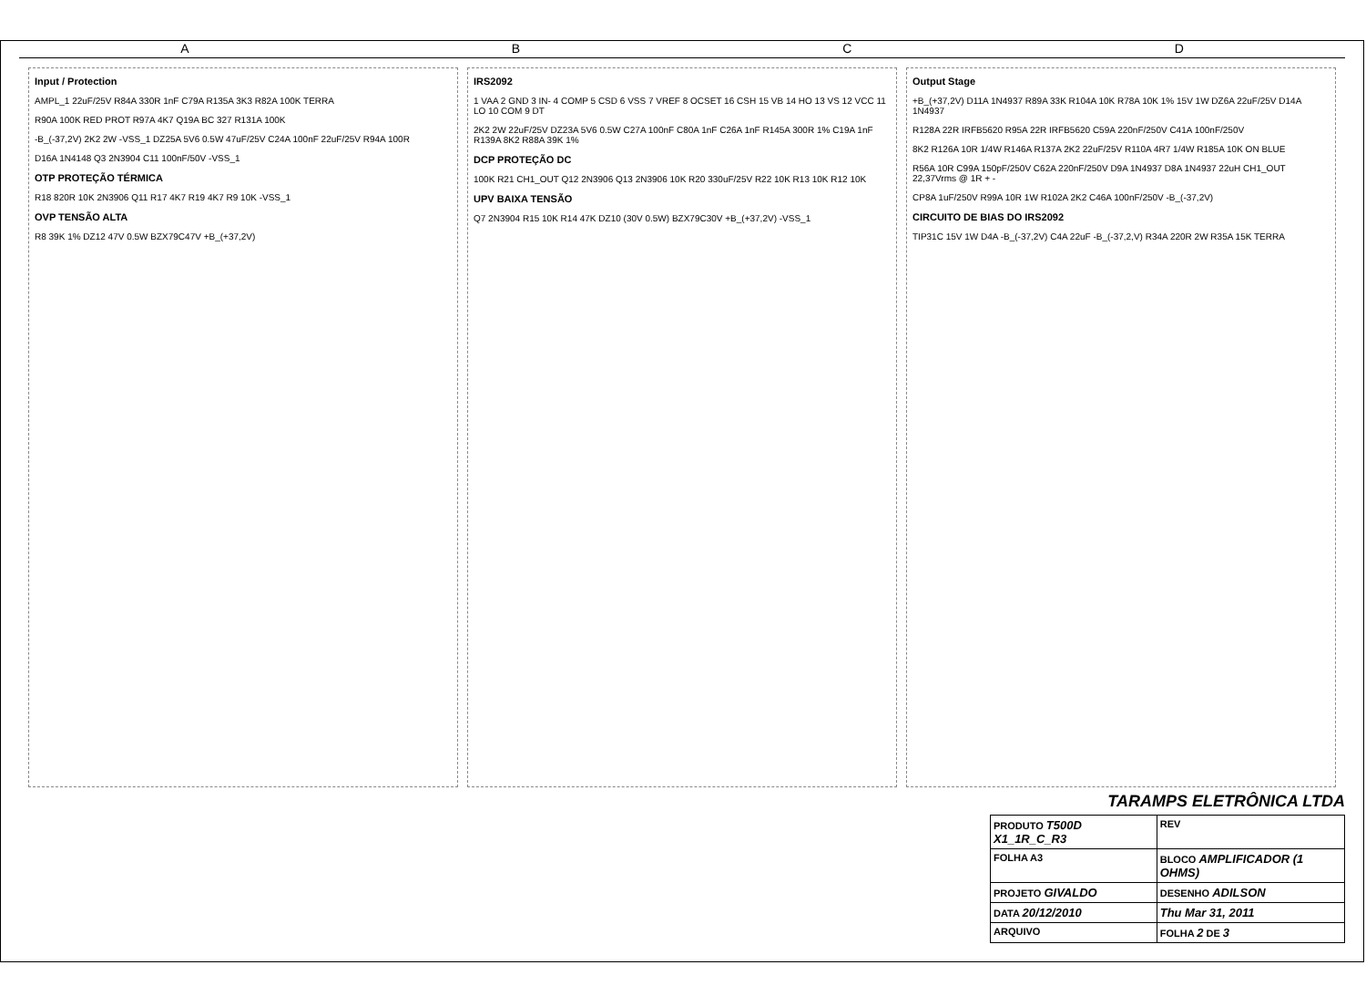ABCD
Input / Protection
AMPL_1 22uF/25V R84A 330R 1nF C79A R135A 3K3 R82A 100K TERRA
R90A 100K RED PROT R97A 4K7 Q19A BC 327 R131A 100K
-B_(-37,2V) 2K2 2W -VSS_1 DZ25A 5V6 0.5W 47uF/25V C24A 100nF 22uF/25V R94A 100R
D16A 1N4148 Q3 2N3904 C11 100nF/50V -VSS_1
OTP PROTEÇÃO TÉRMICA
R18 820R 10K 2N3906 Q11 R17 4K7 R19 4K7 R9 10K -VSS_1
OVP TENSÃO ALTA
R8 39K 1% DZ12 47V 0.5W BZX79C47V +B_(+37,2V)
IRS2092
1 VAA 2 GND 3 IN- 4 COMP 5 CSD 6 VSS 7 VREF 8 OCSET 16 CSH 15 VB 14 HO 13 VS 12 VCC 11 LO 10 COM 9 DT
2K2 2W 22uF/25V DZ23A 5V6 0.5W C27A 100nF C80A 1nF C26A 1nF R145A 300R 1% C19A 1nF R139A 8K2 R88A 39K 1%
DCP PROTEÇÃO DC
100K R21 CH1_OUT Q12 2N3906 Q13 2N3906 10K R20 330uF/25V R22 10K R13 10K R12 10K
UPV BAIXA TENSÃO
Q7 2N3904 R15 10K R14 47K DZ10 (30V 0.5W) BZX79C30V +B_(+37,2V) -VSS_1
Output Stage
+B_(+37,2V) D11A 1N4937 R89A 33K R104A 10K R78A 10K 1% 15V 1W DZ6A 22uF/25V D14A 1N4937
R128A 22R IRFB5620 R95A 22R IRFB5620 C59A 220nF/250V C41A 100nF/250V
8K2 R126A 10R 1/4W R146A R137A 2K2 22uF/25V R110A 4R7 1/4W R185A 10K ON BLUE
R56A 10R C99A 150pF/250V C62A 220nF/250V D9A 1N4937 D8A 1N4937 22uH CH1_OUT 22,37Vrms @ 1R + -
CP8A 1uF/250V R99A 10R 1W R102A 2K2 C46A 100nF/250V -B_(-37,2V)
CIRCUITO DE BIAS DO IRS2092
TIP31C 15V 1W D4A -B_(-37,2V) C4A 22uF -B_(-37,2,V) R34A 220R 2W R35A 15K TERRA
TARAMPS ELETRÔNICA LTDA
| PRODUTO T500D X1_1R_C_R3 | | | REV |
| FOLHA A3 | BLOCO AMPLIFICADOR (1 OHMS) | | |
| PROJETO GIVALDO | | DESENHO ADILSON | |
| DATA 20/12/2010 | | Thu Mar 31, 2011 | |
| ARQUIVO | | FOLHA 2 DE 3 | |